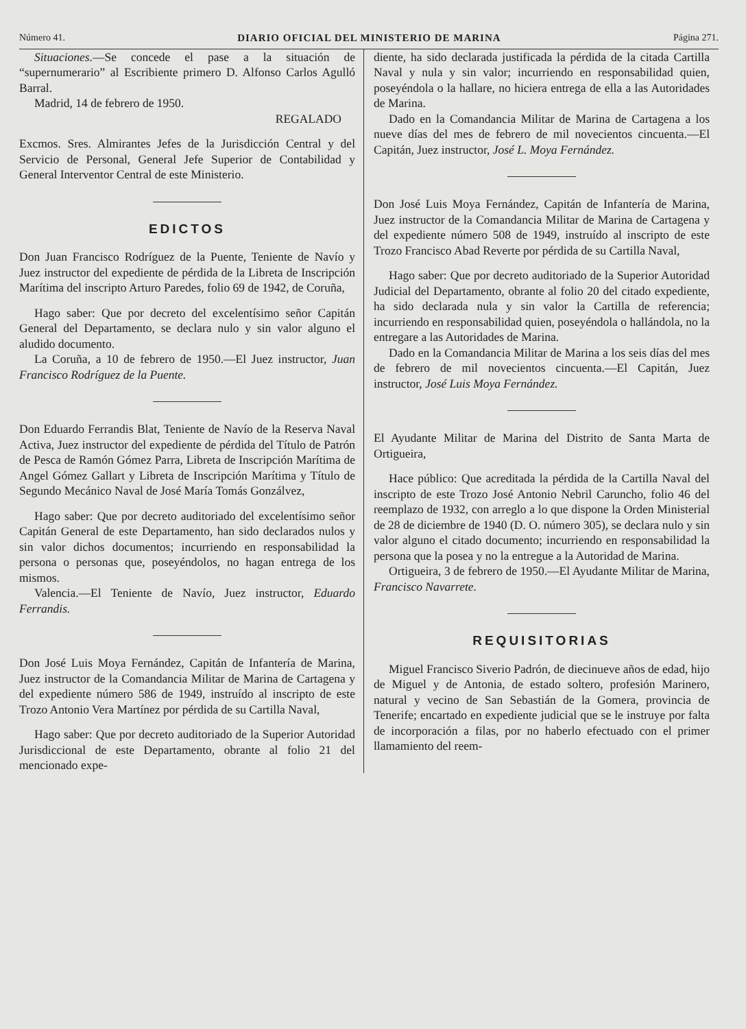Número 41. DIARIO OFICIAL DEL MINISTERIO DE MARINA Página 271.
Situaciones.—Se concede el pase a la situación de “supernumerario” al Escribiente primero D. Alfonso Carlos Agulló Barral.
Madrid, 14 de febrero de 1950.
REGALADO
Excmos. Sres. Almirantes Jefes de la Jurisdicción Central y del Servicio de Personal, General Jefe Superior de Contabilidad y General Interventor Central de este Ministerio.
EDICTOS
Don Juan Francisco Rodríguez de la Puente, Teniente de Navío y Juez instructor del expediente de pérdida de la Libreta de Inscripción Marítima del inscripto Arturo Paredes, folio 69 de 1942, de Coruña,
Hago saber: Que por decreto del excelentísimo señor Capitán General del Departamento, se declara nulo y sin valor alguno el aludido documento.
La Coruña, a 10 de febrero de 1950.—El Juez instructor, Juan Francisco Rodríguez de la Puente.
Don Eduardo Ferrandis Blat, Teniente de Navío de la Reserva Naval Activa, Juez instructor del expediente de pérdida del Título de Patrón de Pesca de Ramón Gómez Parra, Libreta de Inscripción Marítima de Angel Gómez Gallart y Libreta de Inscripción Marítima y Título de Segundo Mecánico Naval de José María Tomás Gonzálvez,
Hago saber: Que por decreto auditoriado del excelentísimo señor Capitán General de este Departamento, han sido declarados nulos y sin valor dichos documentos; incurriendo en responsabilidad la persona o personas que, poseyéndolos, no hagan entrega de los mismos.
Valencia.—El Teniente de Navío, Juez instructor, Eduardo Ferrandis.
Don José Luis Moya Fernández, Capitán de Infantería de Marina, Juez instructor de la Comandancia Militar de Marina de Cartagena y del expediente número 586 de 1949, instruído al inscripto de este Trozo Antonio Vera Martínez por pérdida de su Cartilla Naval,
Hago saber: Que por decreto auditoriado de la Superior Autoridad Jurisdiccional de este Departamento, obrante al folio 21 del mencionado expe-
diente, ha sido declarada justificada la pérdida de la citada Cartilla Naval y nula y sin valor; incurriendo en responsabilidad quien, poseyéndola o la hallare, no hiciera entrega de ella a las Autoridades de Marina.
Dado en la Comandancia Militar de Marina de Cartagena a los nueve días del mes de febrero de mil novecientos cincuenta.—El Capitán, Juez instructor, José L. Moya Fernández.
Don José Luis Moya Fernández, Capitán de Infantería de Marina, Juez instructor de la Comandancia Militar de Marina de Cartagena y del expediente número 508 de 1949, instruído al inscripto de este Trozo Francisco Abad Reverte por pérdida de su Cartilla Naval,
Hago saber: Que por decreto auditoriado de la Superior Autoridad Judicial del Departamento, obrante al folio 20 del citado expediente, ha sido declarada nula y sin valor la Cartilla de referencia; incurriendo en responsabilidad quien, poseyéndola o hallándola, no la entregare a las Autoridades de Marina.
Dado en la Comandancia Militar de Marina a los seis días del mes de febrero de mil novecientos cincuenta.—El Capitán, Juez instructor, José Luis Moya Fernández.
El Ayudante Militar de Marina del Distrito de Santa Marta de Ortigueira,
Hace público: Que acreditada la pérdida de la Cartilla Naval del inscripto de este Trozo José Antonio Nebril Caruncho, folio 46 del reemplazo de 1932, con arreglo a lo que dispone la Orden Ministerial de 28 de diciembre de 1940 (D. O. número 305), se declara nulo y sin valor alguno el citado documento; incurriendo en responsabilidad la persona que la posea y no la entregue a la Autoridad de Marina.
Ortigueira, 3 de febrero de 1950.—El Ayudante Militar de Marina, Francisco Navarrete.
REQUISITORIAS
Miguel Francisco Siverio Padrón, de diecinueve años de edad, hijo de Miguel y de Antonia, de estado soltero, profesión Marinero, natural y vecino de San Sebastián de la Gomera, provincia de Tenerife; encartado en expediente judicial que se le instruye por falta de incorporación a filas, por no haberlo efectuado con el primer llamamiento del reem-